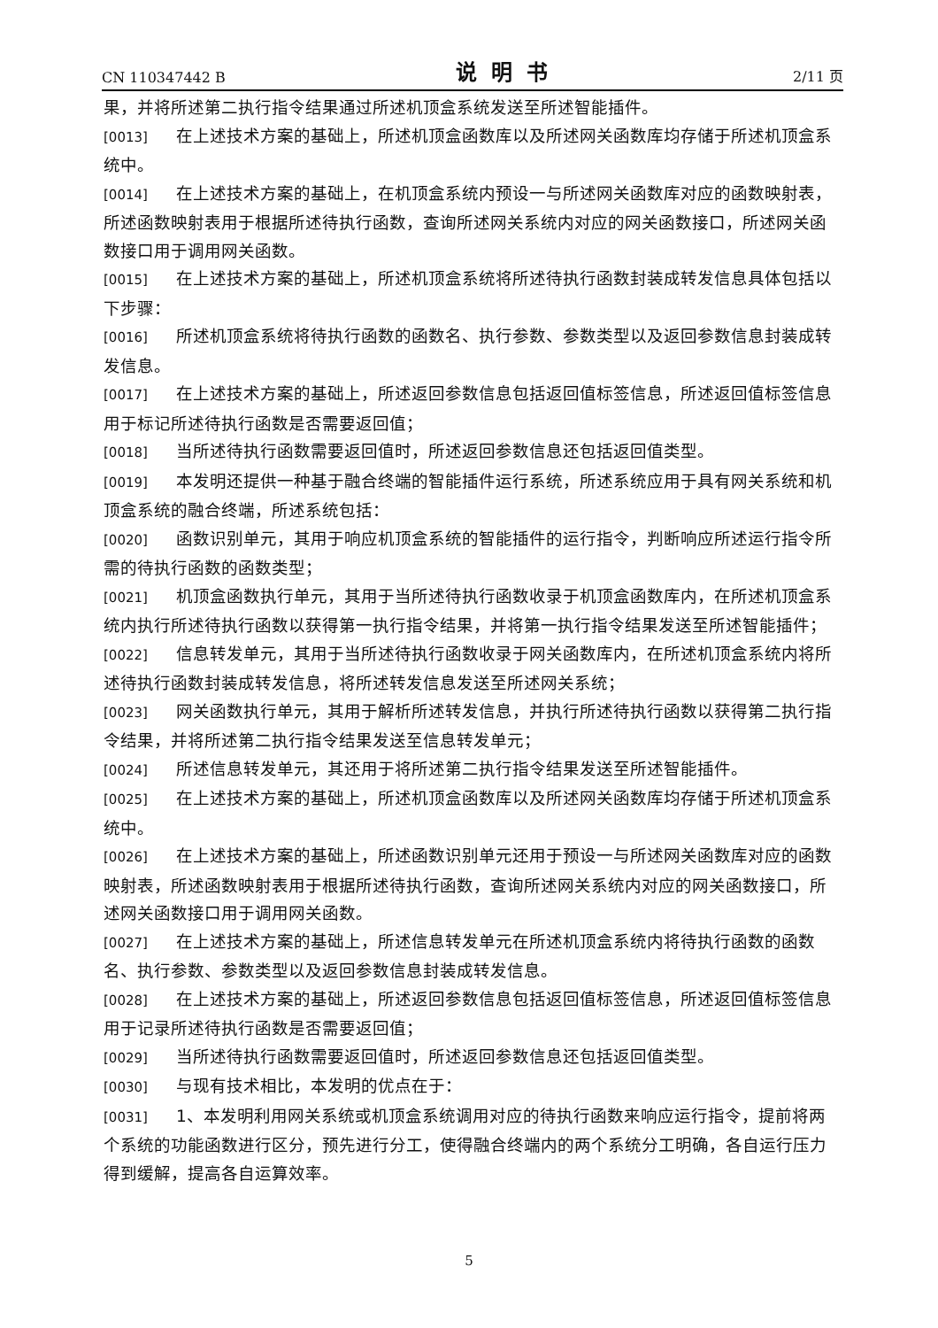CN 110347442 B 说明书 2/11 页
果，并将所述第二执行指令结果通过所述机顶盒系统发送至所述智能插件。
[0013] 在上述技术方案的基础上，所述机顶盒函数库以及所述网关函数库均存储于所述机顶盒系统中。
[0014] 在上述技术方案的基础上，在机顶盒系统内预设一与所述网关函数库对应的函数映射表，所述函数映射表用于根据所述待执行函数，查询所述网关系统内对应的网关函数接口，所述网关函数接口用于调用网关函数。
[0015] 在上述技术方案的基础上，所述机顶盒系统将所述待执行函数封装成转发信息具体包括以下步骤：
[0016] 所述机顶盒系统将待执行函数的函数名、执行参数、参数类型以及返回参数信息封装成转发信息。
[0017] 在上述技术方案的基础上，所述返回参数信息包括返回值标签信息，所述返回值标签信息用于标记所述待执行函数是否需要返回值；
[0018] 当所述待执行函数需要返回值时，所述返回参数信息还包括返回值类型。
[0019] 本发明还提供一种基于融合终端的智能插件运行系统，所述系统应用于具有网关系统和机顶盒系统的融合终端，所述系统包括：
[0020] 函数识别单元，其用于响应机顶盒系统的智能插件的运行指令，判断响应所述运行指令所需的待执行函数的函数类型；
[0021] 机顶盒函数执行单元，其用于当所述待执行函数收录于机顶盒函数库内，在所述机顶盒系统内执行所述待执行函数以获得第一执行指令结果，并将第一执行指令结果发送至所述智能插件；
[0022] 信息转发单元，其用于当所述待执行函数收录于网关函数库内，在所述机顶盒系统内将所述待执行函数封装成转发信息，将所述转发信息发送至所述网关系统；
[0023] 网关函数执行单元，其用于解析所述转发信息，并执行所述待执行函数以获得第二执行指令结果，并将所述第二执行指令结果发送至信息转发单元；
[0024] 所述信息转发单元，其还用于将所述第二执行指令结果发送至所述智能插件。
[0025] 在上述技术方案的基础上，所述机顶盒函数库以及所述网关函数库均存储于所述机顶盒系统中。
[0026] 在上述技术方案的基础上，所述函数识别单元还用于预设一与所述网关函数库对应的函数映射表，所述函数映射表用于根据所述待执行函数，查询所述网关系统内对应的网关函数接口，所述网关函数接口用于调用网关函数。
[0027] 在上述技术方案的基础上，所述信息转发单元在所述机顶盒系统内将待执行函数的函数名、执行参数、参数类型以及返回参数信息封装成转发信息。
[0028] 在上述技术方案的基础上，所述返回参数信息包括返回值标签信息，所述返回值标签信息用于记录所述待执行函数是否需要返回值；
[0029] 当所述待执行函数需要返回值时，所述返回参数信息还包括返回值类型。
[0030] 与现有技术相比，本发明的优点在于：
[0031] 1、本发明利用网关系统或机顶盒系统调用对应的待执行函数来响应运行指令，提前将两个系统的功能函数进行区分，预先进行分工，使得融合终端内的两个系统分工明确，各自运行压力得到缓解，提高各自运算效率。
5